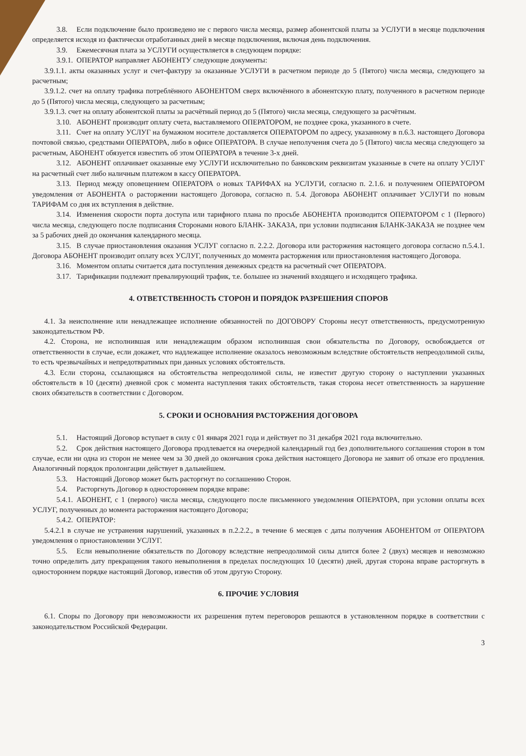3.8. Если подключение было произведено не с первого числа месяца, размер абонентской платы за УСЛУГИ в месяце подключения определяется исходя из фактически отработанных дней в месяце подключения, включая день подключения.
3.9. Ежемесячная плата за УСЛУГИ осуществляется в следующем порядке:
3.9.1. ОПЕРАТОР направляет АБОНЕНТУ следующие документы:
3.9.1.1. акты оказанных услуг и счет-фактуру за оказанные УСЛУГИ в расчетном периоде до 5 (Пятого) числа месяца, следующего за расчетным;
3.9.1.2. счет на оплату трафика потреблённого АБОНЕНТОМ сверх включённого в абонентскую плату, полученного в расчетном периоде до 5 (Пятого) числа месяца, следующего за расчетным;
3.9.1.3. счет на оплату абонентской платы за расчётный период до 5 (Пятого) числа месяца, следующего за расчётным.
3.10. АБОНЕНТ производит оплату счета, выставляемого ОПЕРАТОРОМ, не позднее срока, указанного в счете.
3.11. Счет на оплату УСЛУГ на бумажном носителе доставляется ОПЕРАТОРОМ по адресу, указанному в п.6.3. настоящего Договора почтовой связью, средствами ОПЕРАТОРА, либо в офисе ОПЕРАТОРА. В случае неполучения счета до 5 (Пятого) числа месяца следующего за расчетным, АБОНЕНТ обязуется известить об этом ОПЕРАТОРА в течение 3-х дней.
3.12. АБОНЕНТ оплачивает оказанные ему УСЛУГИ исключительно по банковским реквизитам указанные в счете на оплату УСЛУГ на расчетный счет либо наличным платежом в кассу ОПЕРАТОРА.
3.13. Период между оповещением ОПЕРАТОРА о новых ТАРИФАХ на УСЛУГИ, согласно п. 2.1.6. и получением ОПЕРАТОРОМ уведомления от АБОНЕНТА о расторжении настоящего Договора, согласно п. 5.4. Договора АБОНЕНТ оплачивает УСЛУГИ по новым ТАРИФАМ со дня их вступления в действие.
3.14. Изменения скорости порта доступа или тарифного плана по просьбе АБОНЕНТА производится ОПЕРАТОРОМ с 1 (Первого) числа месяца, следующего после подписания Сторонами нового БЛАНК- ЗАКАЗА, при условии подписания БЛАНК-ЗАКАЗА не позднее чем за 5 рабочих дней до окончания календарного месяца.
3.15. В случае приостановления оказания УСЛУГ согласно п. 2.2.2. Договора или расторжения настоящего договора согласно п.5.4.1. Договора АБОНЕНТ производит оплату всех УСЛУГ, полученных до момента расторжения или приостановления настоящего Договора.
3.16. Моментом оплаты считается дата поступления денежных средств на расчетный счет ОПЕРАТОРА.
3.17. Тарификации подлежит превалирующий трафик, т.е. большее из значений входящего и исходящего трафика.
4. ОТВЕТСТВЕННОСТЬ СТОРОН И ПОРЯДОК РАЗРЕШЕНИЯ СПОРОВ
4.1. За неисполнение или ненадлежащее исполнение обязанностей по ДОГОВОРУ Стороны несут ответственность, предусмотренную законодательством РФ.
4.2. Сторона, не исполнившая или ненадлежащим образом исполнившая свои обязательства по Договору, освобождается от ответственности в случае, если докажет, что надлежащее исполнение оказалось невозможным вследствие обстоятельств непреодолимой силы, то есть чрезвычайных и непредотвратимых при данных условиях обстоятельств.
4.3. Если сторона, ссылающаяся на обстоятельства непреодолимой силы, не известит другую сторону о наступлении указанных обстоятельств в 10 (десяти) дневной срок с момента наступления таких обстоятельств, такая сторона несет ответственность за нарушение своих обязательств в соответствии с Договором.
5. СРОКИ И ОСНОВАНИЯ РАСТОРЖЕНИЯ ДОГОВОРА
5.1. Настоящий Договор вступает в силу с 01 января 2021 года и действует по 31 декабря 2021 года включительно.
5.2. Срок действия настоящего Договора продлевается на очередной календарный год без дополнительного соглашения сторон в том случае, если ни одна из сторон не менее чем за 30 дней до окончания срока действия настоящего Договора не заявит об отказе его продления. Аналогичный порядок пролонгации действует в дальнейшем.
5.3. Настоящий Договор может быть расторгнут по соглашению Сторон.
5.4. Расторгнуть Договор в одностороннем порядке вправе:
5.4.1. АБОНЕНТ, с 1 (первого) числа месяца, следующего после письменного уведомления ОПЕРАТОРА, при условии оплаты всех УСЛУГ, полученных до момента расторжения настоящего Договора;
5.4.2. ОПЕРАТОР:
5.4.2.1 в случае не устранения нарушений, указанных в п.2.2.2., в течение 6 месяцев с даты получения АБОНЕНТОМ от ОПЕРАТОРА уведомления о приостановлении УСЛУГ.
5.5. Если невыполнение обязательств по Договору вследствие непреодолимой силы длится более 2 (двух) месяцев и невозможно точно определить дату прекращения такого невыполнения в пределах последующих 10 (десяти) дней, другая сторона вправе расторгнуть в одностороннем порядке настоящий Договор, известив об этом другую Сторону.
6. ПРОЧИЕ УСЛОВИЯ
6.1. Споры по Договору при невозможности их разрешения путем переговоров решаются в установленном порядке в соответствии с законодательством Российской Федерации.
3